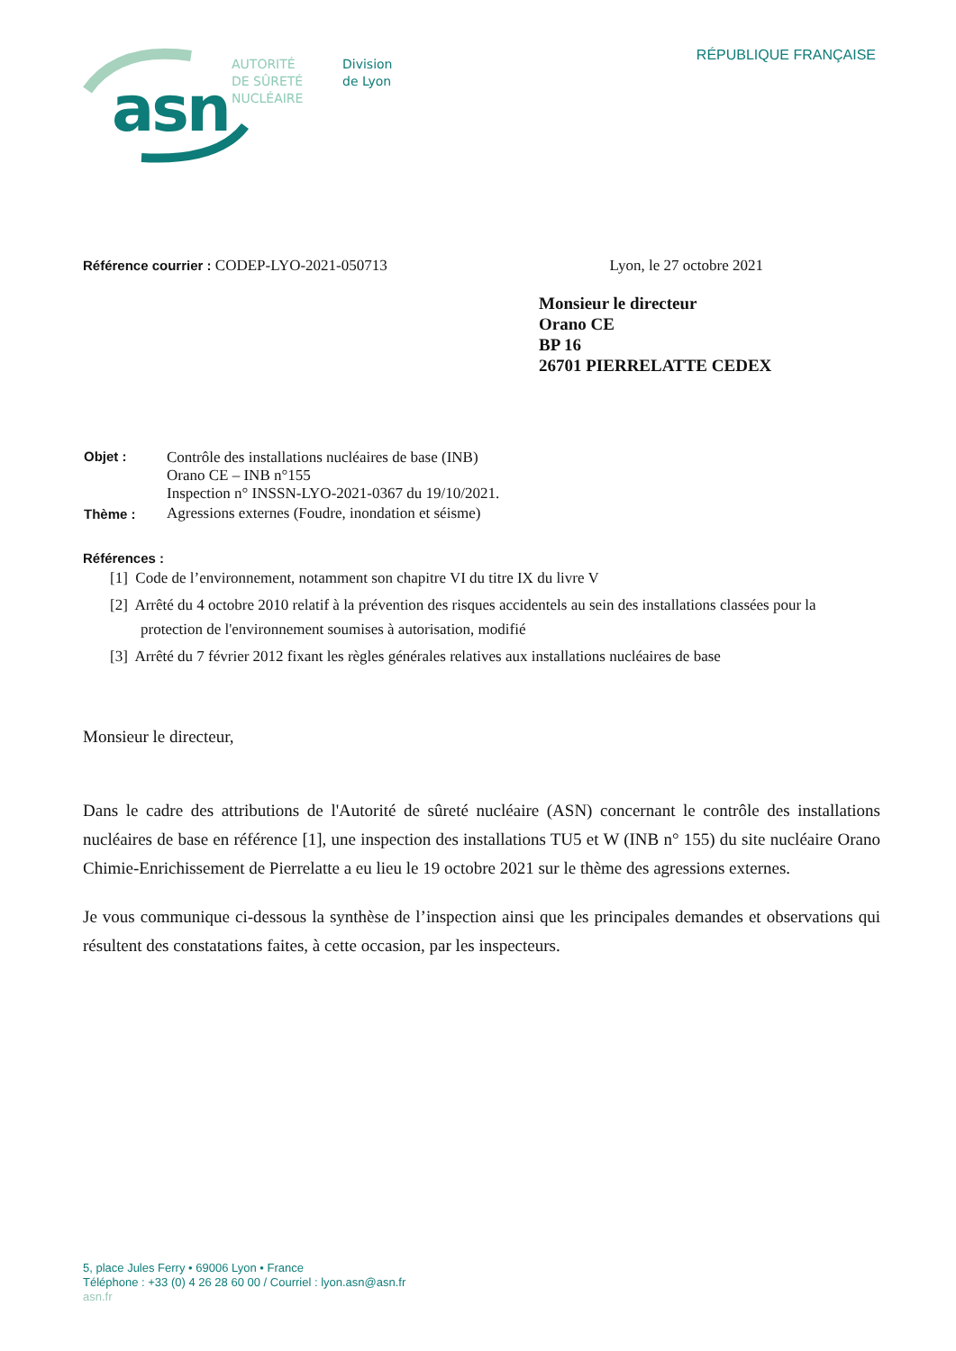asn
AUTORITÉ
DE SÛRETÉ
NUCLÉAIRE
Division
de Lyon
RÉPUBLIQUE FRANÇAISE
Référence courrier : CODEP-LYO-2021-050713
Lyon, le 27 octobre 2021
Monsieur le directeur
Orano CE
BP 16
26701 PIERRELATTE CEDEX
| Objet : | Contrôle des installations nucléaires de base (INB) Orano CE – INB n°155 Inspection n° INSSN-LYO-2021-0367 du 19/10/2021. |
| Thème : | Agressions externes (Foudre, inondation et séisme) |
Références :
[1] Code de l’environnement, notamment son chapitre VI du titre IX du livre V
[2] Arrêté du 4 octobre 2010 relatif à la prévention des risques accidentels au sein des installations classées pour la protection de l'environnement soumises à autorisation, modifié
[3] Arrêté du 7 février 2012 fixant les règles générales relatives aux installations nucléaires de base
Monsieur le directeur,
Dans le cadre des attributions de l'Autorité de sûreté nucléaire (ASN) concernant le contrôle des installations nucléaires de base en référence [1], une inspection des installations TU5 et W (INB n° 155) du site nucléaire Orano Chimie-Enrichissement de Pierrelatte a eu lieu le 19 octobre 2021 sur le thème des agressions externes.
Je vous communique ci-dessous la synthèse de l’inspection ainsi que les principales demandes et observations qui résultent des constatations faites, à cette occasion, par les inspecteurs.
5, place Jules Ferry • 69006 Lyon • France
Téléphone : +33 (0) 4 26 28 60 00 / Courriel : lyon.asn@asn.fr
asn.fr